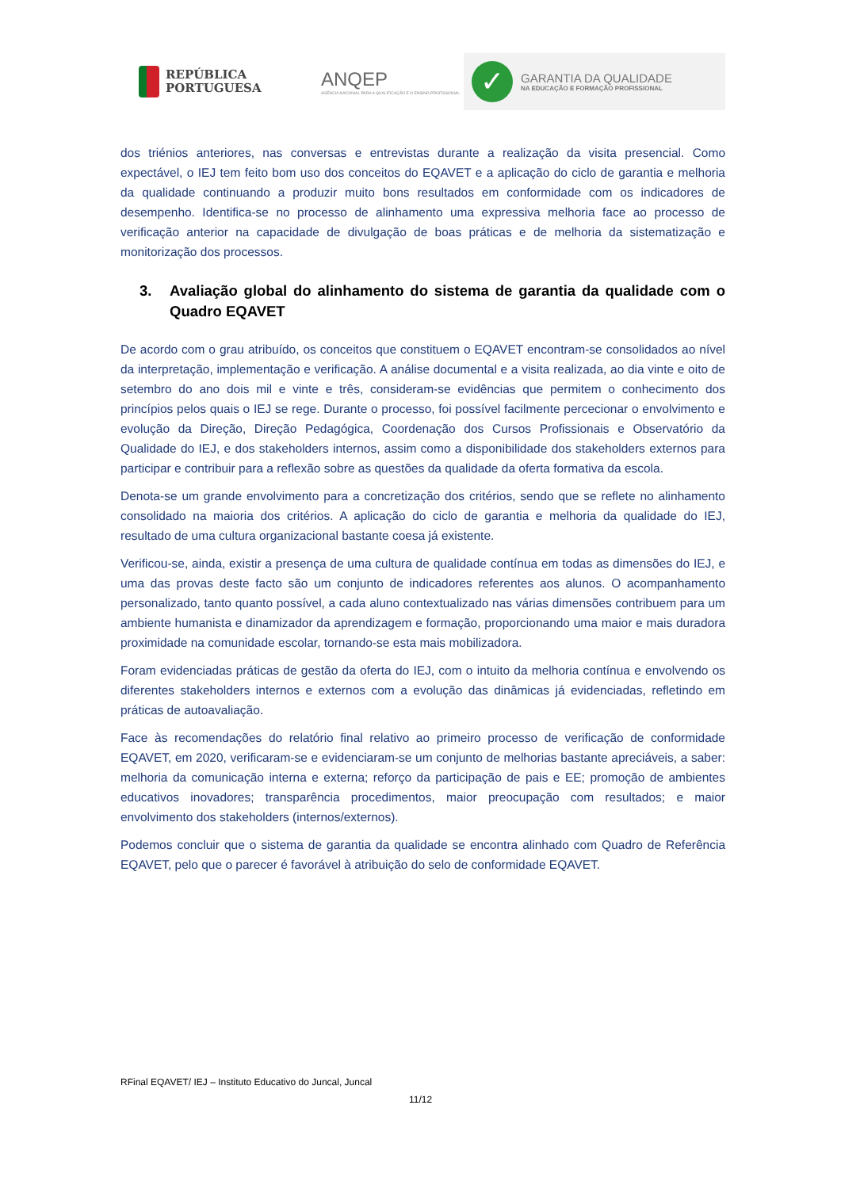REPÚBLICA
PORTUGUESA
ANQEP
AGÊNCIA NACIONAL PARA A QUALIFICAÇÃO E O ENSINO PROFISSIONAL
✓
GARANTIA DA QUALIDADE
NA EDUCAÇÃO E FORMAÇÃO PROFISSIONAL
dos triénios anteriores, nas conversas e entrevistas durante a realização da visita presencial. Como expectável, o IEJ tem feito bom uso dos conceitos do EQAVET e a aplicação do ciclo de garantia e melhoria da qualidade continuando a produzir muito bons resultados em conformidade com os indicadores de desempenho. Identifica-se no processo de alinhamento uma expressiva melhoria face ao processo de verificação anterior na capacidade de divulgação de boas práticas e de melhoria da sistematização e monitorização dos processos.
3. Avaliação global do alinhamento do sistema de garantia da qualidade com o Quadro EQAVET
De acordo com o grau atribuído, os conceitos que constituem o EQAVET encontram-se consolidados ao nível da interpretação, implementação e verificação. A análise documental e a visita realizada, ao dia vinte e oito de setembro do ano dois mil e vinte e três, consideram-se evidências que permitem o conhecimento dos princípios pelos quais o IEJ se rege. Durante o processo, foi possível facilmente percecionar o envolvimento e evolução da Direção, Direção Pedagógica, Coordenação dos Cursos Profissionais e Observatório da Qualidade do IEJ, e dos stakeholders internos, assim como a disponibilidade dos stakeholders externos para participar e contribuir para a reflexão sobre as questões da qualidade da oferta formativa da escola.
Denota-se um grande envolvimento para a concretização dos critérios, sendo que se reflete no alinhamento consolidado na maioria dos critérios. A aplicação do ciclo de garantia e melhoria da qualidade do IEJ, resultado de uma cultura organizacional bastante coesa já existente.
Verificou-se, ainda, existir a presença de uma cultura de qualidade contínua em todas as dimensões do IEJ, e uma das provas deste facto são um conjunto de indicadores referentes aos alunos. O acompanhamento personalizado, tanto quanto possível, a cada aluno contextualizado nas várias dimensões contribuem para um ambiente humanista e dinamizador da aprendizagem e formação, proporcionando uma maior e mais duradora proximidade na comunidade escolar, tornando-se esta mais mobilizadora.
Foram evidenciadas práticas de gestão da oferta do IEJ, com o intuito da melhoria contínua e envolvendo os diferentes stakeholders internos e externos com a evolução das dinâmicas já evidenciadas, refletindo em práticas de autoavaliação.
Face às recomendações do relatório final relativo ao primeiro processo de verificação de conformidade EQAVET, em 2020, verificaram-se e evidenciaram-se um conjunto de melhorias bastante apreciáveis, a saber: melhoria da comunicação interna e externa; reforço da participação de pais e EE; promoção de ambientes educativos inovadores; transparência procedimentos, maior preocupação com resultados; e maior envolvimento dos stakeholders (internos/externos).
Podemos concluir que o sistema de garantia da qualidade se encontra alinhado com Quadro de Referência EQAVET, pelo que o parecer é favorável à atribuição do selo de conformidade EQAVET.
RFinal EQAVET/ IEJ – Instituto Educativo do Juncal, Juncal
11/12